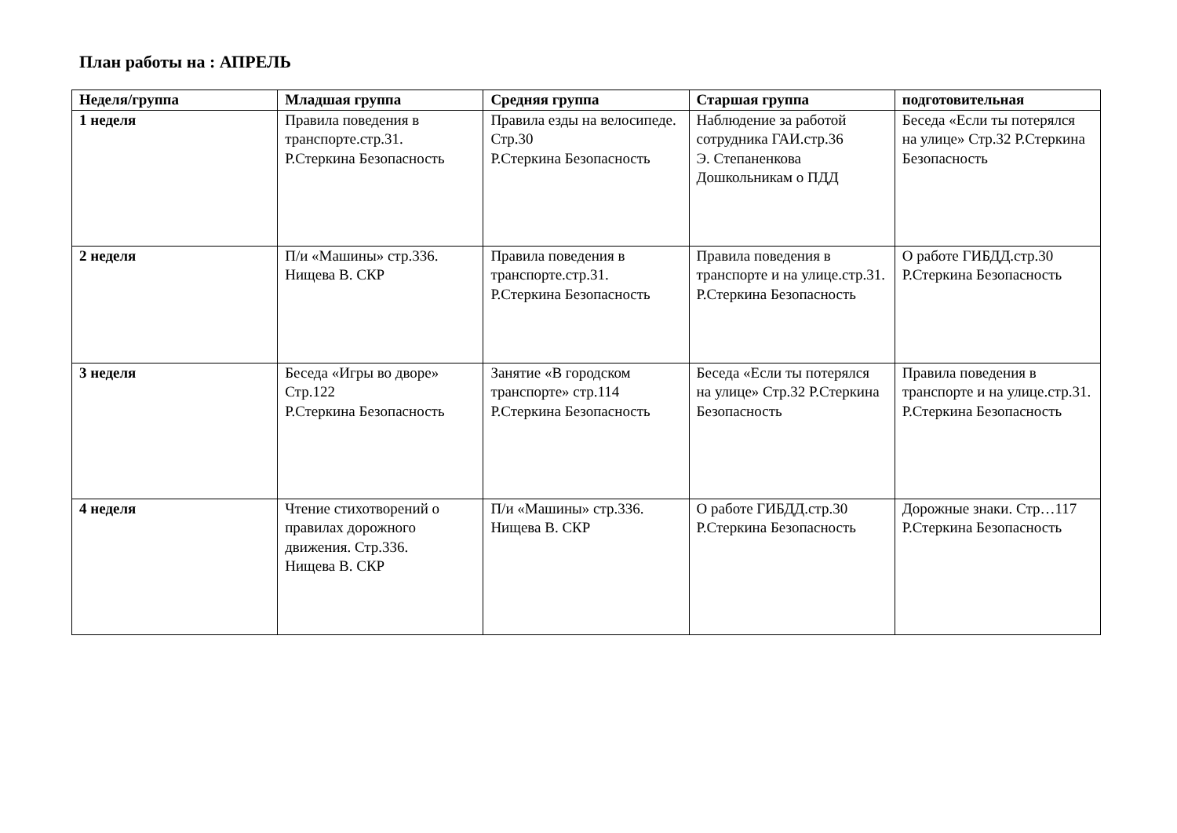План работы на : АПРЕЛЬ
| Неделя/группа | Младшая группа | Средняя группа | Старшая группа | подготовительная |
| --- | --- | --- | --- | --- |
| 1 неделя | Правила поведения в транспорте.стр.31. Р.Стеркина Безопасность | Правила езды на велосипеде. Стр.30 Р.Стеркина Безопасность | Наблюдение за работой сотрудника ГАИ.стр.36 Э. Степаненкова Дошкольникам о ПДД | Беседа «Если ты потерялся на улице» Стр.32 Р.Стеркина Безопасность |
| 2 неделя | П/и «Машины» стр.336. Нищева В. СКР | Правила поведения в транспорте.стр.31. Р.Стеркина Безопасность | Правила поведения в транспорте и на улице.стр.31. Р.Стеркина Безопасность | О работе ГИБДД.стр.30 Р.Стеркина Безопасность |
| 3 неделя | Беседа «Игры во дворе» Стр.122 Р.Стеркина Безопасность | Занятие «В городском транспорте» стр.114 Р.Стеркина Безопасность | Беседа «Если ты потерялся на улице» Стр.32 Р.Стеркина Безопасность | Правила поведения в транспорте и на улице.стр.31. Р.Стеркина Безопасность |
| 4 неделя | Чтение стихотворений о правилах дорожного движения. Стр.336. Нищева В. СКР | П/и «Машины» стр.336. Нищева В. СКР | О работе ГИБДД.стр.30 Р.Стеркина Безопасность | Дорожные знаки. Стр…117 Р.Стеркина Безопасность |